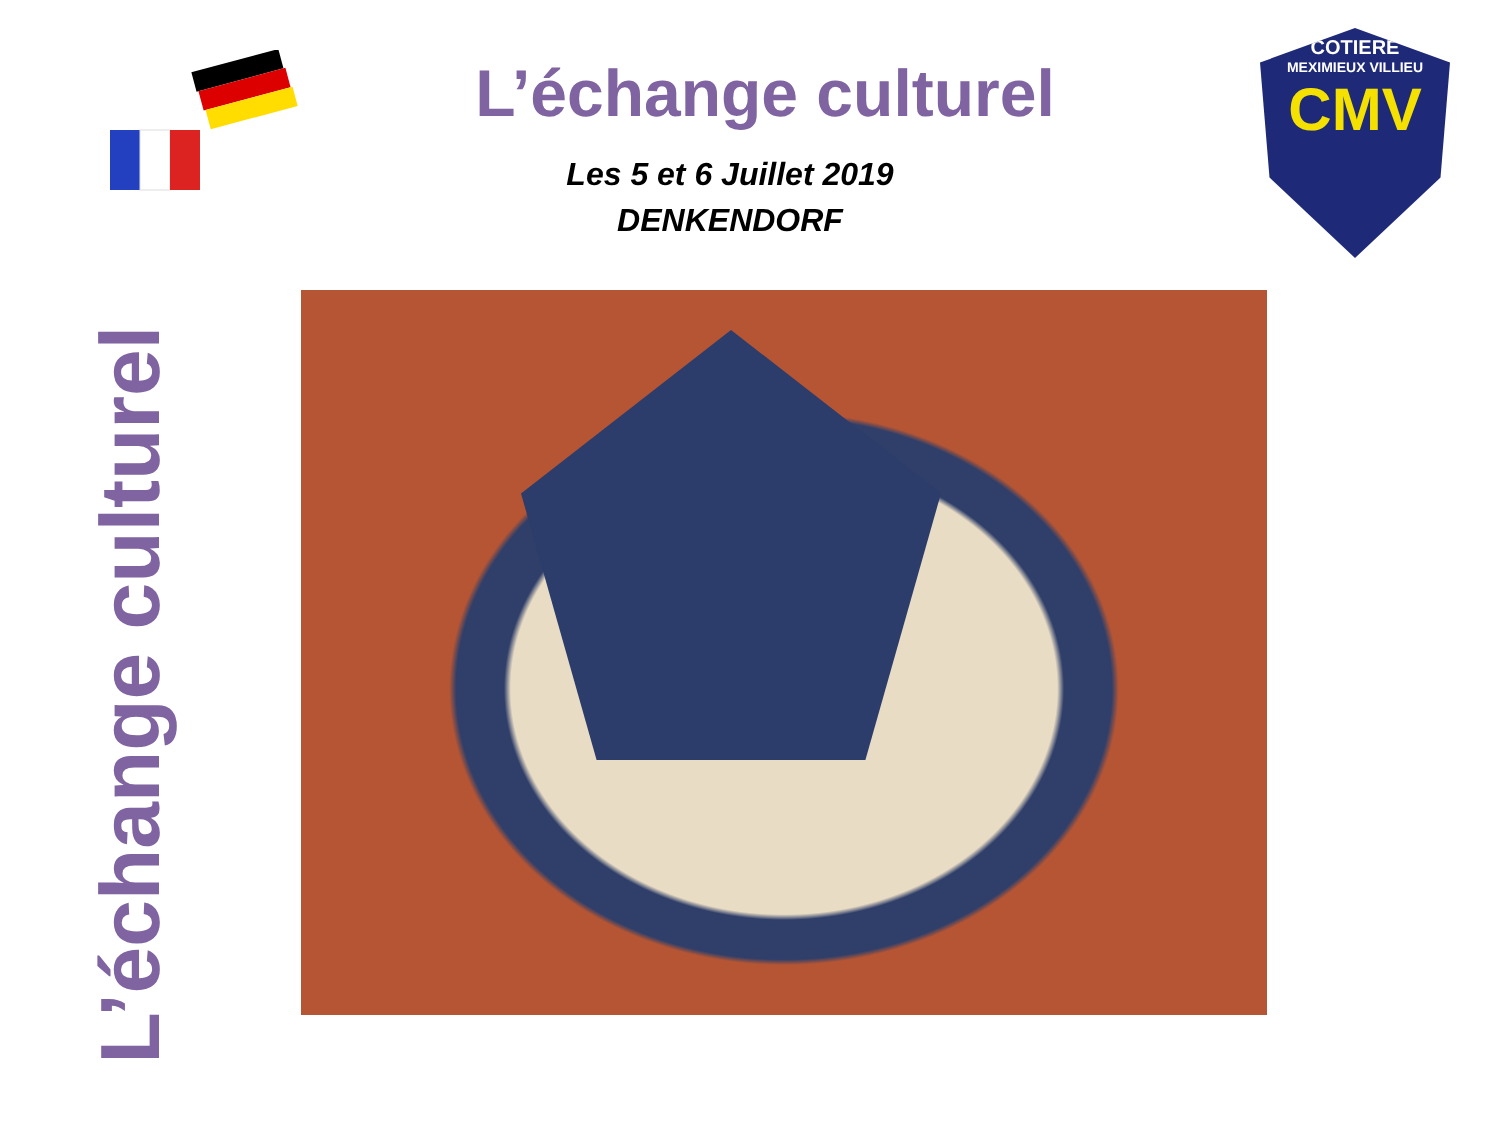L’échange culturel
Les 5 et 6 Juillet 2019
DENKENDORF
COTIERE
MEXIMIEUX VILLIEU
CMV
L’échange culturel